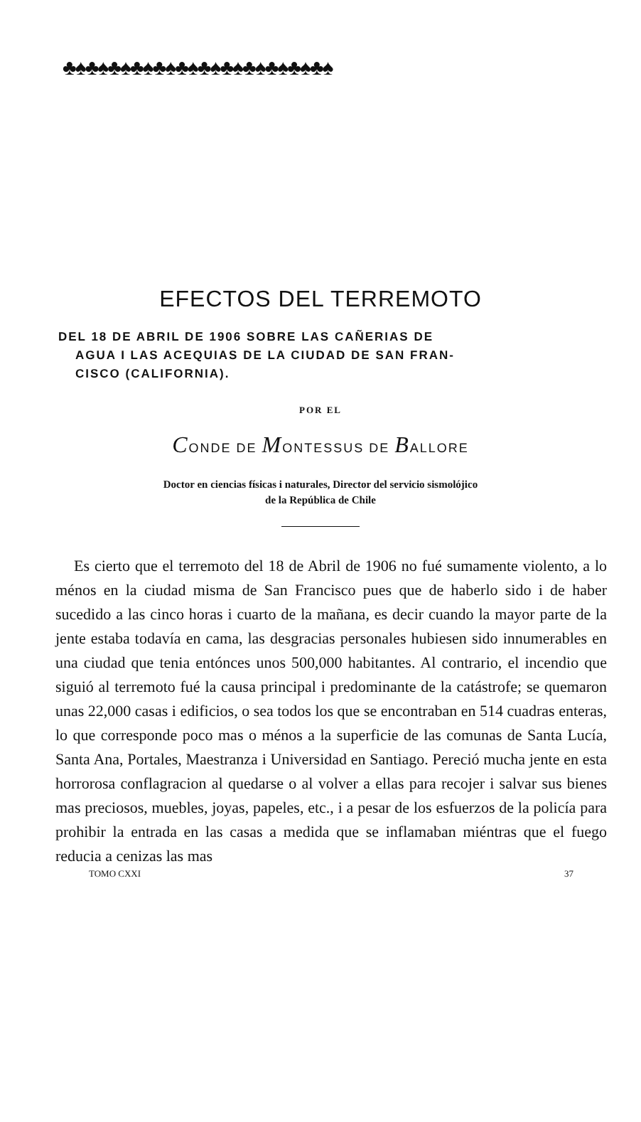♣♠♣♠♣♠♣♠♣♠♣♠♣♠♣♠♣♠♣♠♣♠♣♠
EFECTOS DEL TERREMOTO
DEL 18 DE ABRIL DE 1906 SOBRE LAS CAÑERIAS DE
AGUA I LAS ACEQUIAS DE LA CIUDAD DE SAN FRAN-
CISCO (CALIFORNIA).
POR EL
CONDE DE MONTESSUS DE BALLORE
Doctor en ciencias físicas i naturales, Director del servicio sismolójico
de la República de Chile
Es cierto que el terremoto del 18 de Abril de 1906 no fué sumamente violento, a lo ménos en la ciudad misma de San Francisco pues que de haberlo sido i de haber sucedido a las cinco horas i cuarto de la mañana, es decir cuando la mayor parte de la jente estaba todavía en cama, las desgracias personales hubiesen sido innumerables en una ciudad que tenia entónces unos 500,000 habitantes. Al contrario, el incendio que siguió al terremoto fué la causa principal i predominante de la catástrofe; se quemaron unas 22,000 casas i edificios, o sea todos los que se encontraban en 514 cuadras enteras, lo que corresponde poco mas o ménos a la superficie de las comunas de Santa Lucía, Santa Ana, Portales, Maestranza i Universidad en Santiago. Pereció mucha jente en esta horrorosa conflagracion al quedarse o al volver a ellas para recojer i salvar sus bienes mas preciosos, muebles, joyas, papeles, etc., i a pesar de los esfuerzos de la policía para prohibir la entrada en las casas a medida que se inflamaban miéntras que el fuego reducia a cenizas las mas
TOMO CXXI 37